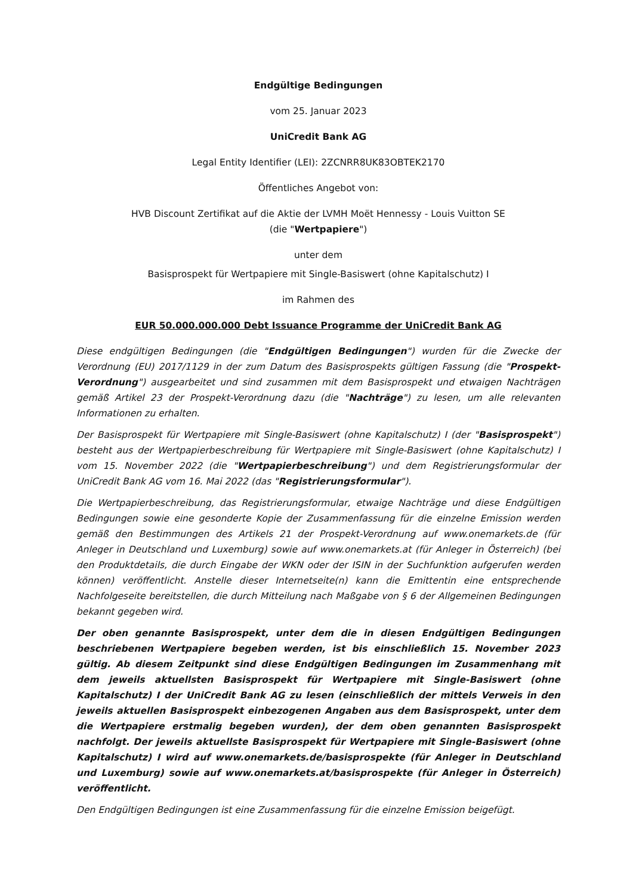Endgültige Bedingungen
vom 25. Januar 2023
UniCredit Bank AG
Legal Entity Identifier (LEI): 2ZCNRR8UK83OBTEK2170
Öffentliches Angebot von:
HVB Discount Zertifikat auf die Aktie der LVMH Moët Hennessy - Louis Vuitton SE
(die "Wertpapiere")
unter dem
Basisprospekt für Wertpapiere mit Single-Basiswert (ohne Kapitalschutz) I
im Rahmen des
EUR 50.000.000.000 Debt Issuance Programme der UniCredit Bank AG
Diese endgültigen Bedingungen (die "Endgültigen Bedingungen") wurden für die Zwecke der Verordnung (EU) 2017/1129 in der zum Datum des Basisprospekts gültigen Fassung (die "Prospekt-Verordnung") ausgearbeitet und sind zusammen mit dem Basisprospekt und etwaigen Nachträgen gemäß Artikel 23 der Prospekt-Verordnung dazu (die "Nachträge") zu lesen, um alle relevanten Informationen zu erhalten.
Der Basisprospekt für Wertpapiere mit Single-Basiswert (ohne Kapitalschutz) I (der "Basisprospekt") besteht aus der Wertpapierbeschreibung für Wertpapiere mit Single-Basiswert (ohne Kapitalschutz) I vom 15. November 2022 (die "Wertpapierbeschreibung") und dem Registrierungsformular der UniCredit Bank AG vom 16. Mai 2022 (das "Registrierungsformular").
Die Wertpapierbeschreibung, das Registrierungsformular, etwaige Nachträge und diese Endgültigen Bedingungen sowie eine gesonderte Kopie der Zusammenfassung für die einzelne Emission werden gemäß den Bestimmungen des Artikels 21 der Prospekt-Verordnung auf www.onemarkets.de (für Anleger in Deutschland und Luxemburg) sowie auf www.onemarkets.at (für Anleger in Österreich) (bei den Produktdetails, die durch Eingabe der WKN oder der ISIN in der Suchfunktion aufgerufen werden können) veröffentlicht. Anstelle dieser Internetseite(n) kann die Emittentin eine entsprechende Nachfolgeseite bereitstellen, die durch Mitteilung nach Maßgabe von § 6 der Allgemeinen Bedingungen bekannt gegeben wird.
Der oben genannte Basisprospekt, unter dem die in diesen Endgültigen Bedingungen beschriebenen Wertpapiere begeben werden, ist bis einschließlich 15. November 2023 gültig. Ab diesem Zeitpunkt sind diese Endgültigen Bedingungen im Zusammenhang mit dem jeweils aktuellsten Basisprospekt für Wertpapiere mit Single-Basiswert (ohne Kapitalschutz) I der UniCredit Bank AG zu lesen (einschließlich der mittels Verweis in den jeweils aktuellen Basisprospekt einbezogenen Angaben aus dem Basisprospekt, unter dem die Wertpapiere erstmalig begeben wurden), der dem oben genannten Basisprospekt nachfolgt. Der jeweils aktuellste Basisprospekt für Wertpapiere mit Single-Basiswert (ohne Kapitalschutz) I wird auf www.onemarkets.de/basisprospekte (für Anleger in Deutschland und Luxemburg) sowie auf www.onemarkets.at/basisprospekte (für Anleger in Österreich) veröffentlicht.
Den Endgültigen Bedingungen ist eine Zusammenfassung für die einzelne Emission beigefügt.